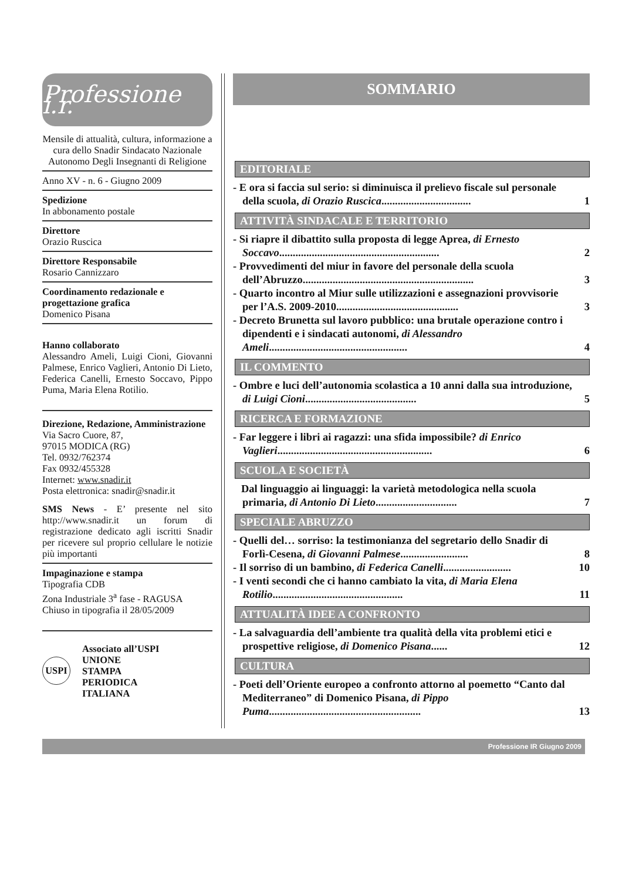Professione i.r.
Mensile di attualità, cultura, informazione a cura dello Snadir Sindacato Nazionale Autonomo Degli Insegnanti di Religione
Anno XV - n. 6 - Giugno 2009
Spedizione
In abbonamento postale
Direttore
Orazio Ruscica
Direttore Responsabile
Rosario Cannizzaro
Coordinamento redazionale e progettazione grafica
Domenico Pisana
Hanno collaborato
Alessandro Ameli, Luigi Cioni, Giovanni Palmese, Enrico Vaglieri, Antonio Di Lieto, Federica Canelli, Ernesto Soccavo, Pippo Puma, Maria Elena Rotilio.
Direzione, Redazione, Amministrazione
Via Sacro Cuore, 87,
97015 MODICA (RG)
Tel. 0932/762374
Fax 0932/455328
Internet: www.snadir.it
Posta elettronica: snadir@snadir.it
SMS News - E’ presente nel sito http://www.snadir.it un forum di registrazione dedicato agli iscritti Snadir per ricevere sul proprio cellulare le notizie più importanti
Impaginazione e stampa
Tipografia CDB
Zona Industriale 3<sup>a</sup> fase - RAGUSA
Chiuso in tipografia il 28/05/2009
USPI
Associato all’USPI
UNIONE
STAMPA
PERIODICA
ITALIANA
SOMMARIO
EDITORIALE
- E ora si faccia sul serio: si diminuisca il prelievo fiscale sul personale della scuola, di Orazio Ruscica................................. 1
ATTIVITÀ SINDACALE E TERRITORIO
- Si riapre il dibattito sulla proposta di legge Aprea, di Ernesto Soccavo........................................................... 2
- Provvedimenti del miur in favore del personale della scuola dell’Abruzzo............................................................... 3
- Quarto incontro al Miur sulle utilizzazioni e assegnazioni provvisorie per l’A.S. 2009-2010............................................. 3
- Decreto Brunetta sul lavoro pubblico: una brutale operazione contro i dipendenti e i sindacati autonomi, di Alessandro Ameli................................................... 4
IL COMMENTO
- Ombre e luci dell’autonomia scolastica a 10 anni dalla sua introduzione, di Luigi Cioni......................................... 5
RICERCA E FORMAZIONE
- Far leggere i libri ai ragazzi: una sfida impossibile? di Enrico Vaglieri......................................................... 6
SCUOLA E SOCIETÀ
Dal linguaggio ai linguaggi: la varietà metodologica nella scuola primaria, di Antonio Di Lieto.............................. 7
SPECIALE ABRUZZO
- Quelli del… sorriso: la testimonianza del segretario dello Snadir di Forlì-Cesena, di Giovanni Palmese......................... 8
- Il sorriso di un bambino, di Federica Canelli......................... 10
- I venti secondi che ci hanno cambiato la vita, di Maria Elena Rotilio................................................ 11
ATTUALITÀ IDEE A CONFRONTO
- La salvaguardia dell’ambiente tra qualità della vita problemi etici e prospettive religiose, di Domenico Pisana...... 12
CULTURA
- Poeti dell’Oriente europeo a confronto attorno al poemetto “Canto dal Mediterraneo” di Domenico Pisana, di Pippo Puma........................................................ 13
Professione IR Giugno 2009